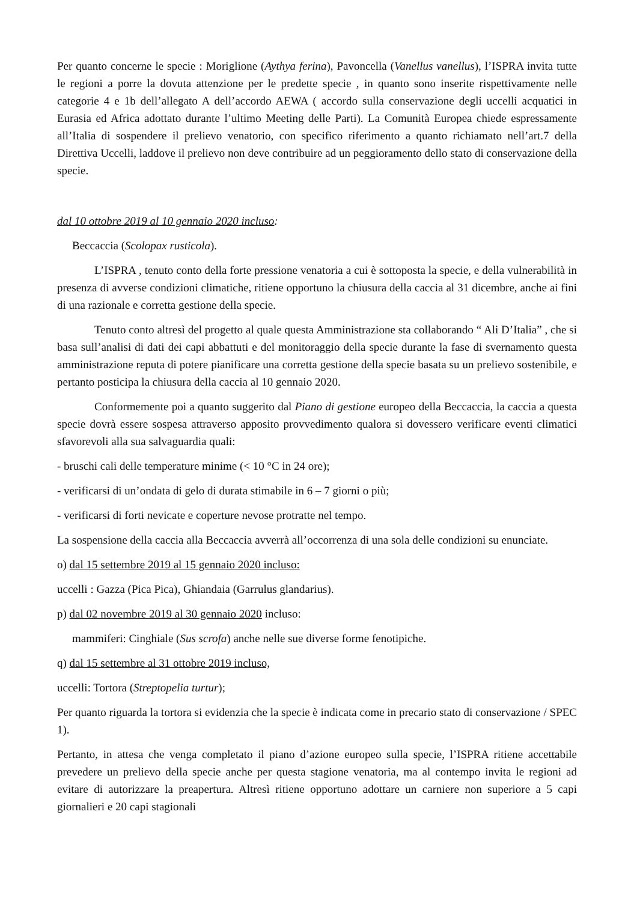Per quanto concerne le specie : Moriglione (Aythya ferina), Pavoncella (Vanellus vanellus), l’ISPRA invita tutte le regioni a porre la dovuta attenzione per le predette specie , in quanto sono inserite rispettivamente nelle categorie 4 e 1b dell’allegato A dell’accordo AEWA ( accordo sulla conservazione degli uccelli acquatici in Eurasia ed Africa adottato durante l’ultimo Meeting delle Parti). La Comunità Europea chiede espressamente all’Italia di sospendere il prelievo venatorio, con specifico riferimento a quanto richiamato nell’art.7 della Direttiva Uccelli, laddove il prelievo non deve contribuire ad un peggioramento dello stato di conservazione della specie.
dal 10 ottobre 2019 al 10 gennaio 2020 incluso:
Beccaccia (Scolopax rusticola).
L’ISPRA , tenuto conto della forte pressione venatoria a cui è sottoposta la specie, e della vulnerabilità in presenza di avverse condizioni climatiche, ritiene opportuno la chiusura della caccia al 31 dicembre, anche ai fini di una razionale e corretta gestione della specie.
Tenuto conto altresì del progetto al quale questa Amministrazione sta collaborando “ Ali D’Italia” , che si basa sull’analisi di dati dei capi abbattuti e del monitoraggio della specie durante la fase di svernamento questa amministrazione reputa di potere pianificare una corretta gestione della specie basata su un prelievo sostenibile, e pertanto posticipa la chiusura della caccia al 10 gennaio 2020.
Conformemente poi a quanto suggerito dal Piano di gestione europeo della Beccaccia, la caccia a questa specie dovrà essere sospesa attraverso apposito provvedimento qualora si dovessero verificare eventi climatici sfavorevoli alla sua salvaguardia quali:
- bruschi cali delle temperature minime (< 10 °C in 24 ore);
- verificarsi di un’ondata di gelo di durata stimabile in 6 – 7 giorni o più;
- verificarsi di forti nevicate e coperture nevose protratte nel tempo.
La sospensione della caccia alla Beccaccia avverrà all’occorrenza di una sola delle condizioni su enunciate.
o) dal 15 settembre 2019 al 15 gennaio 2020 incluso:
uccelli : Gazza (Pica Pica), Ghiandaia (Garrulus glandarius).
p) dal 02 novembre 2019 al 30 gennaio 2020 incluso:
mammiferi: Cinghiale (Sus scrofa) anche nelle sue diverse forme fenotipiche.
q) dal 15 settembre al 31 ottobre 2019 incluso,
uccelli: Tortora (Streptopelia turtur);
Per quanto riguarda la tortora si evidenzia che la specie è indicata come in precario stato di conservazione / SPEC 1).
Pertanto, in attesa che venga completato il piano d’azione europeo sulla specie, l’ISPRA ritiene accettabile prevedere un prelievo della specie anche per questa stagione venatoria, ma al contempo invita le regioni ad evitare di autorizzare la preapertura. Altresì ritiene opportuno adottare un carniere non superiore a 5 capi giornalieri e 20 capi stagionali